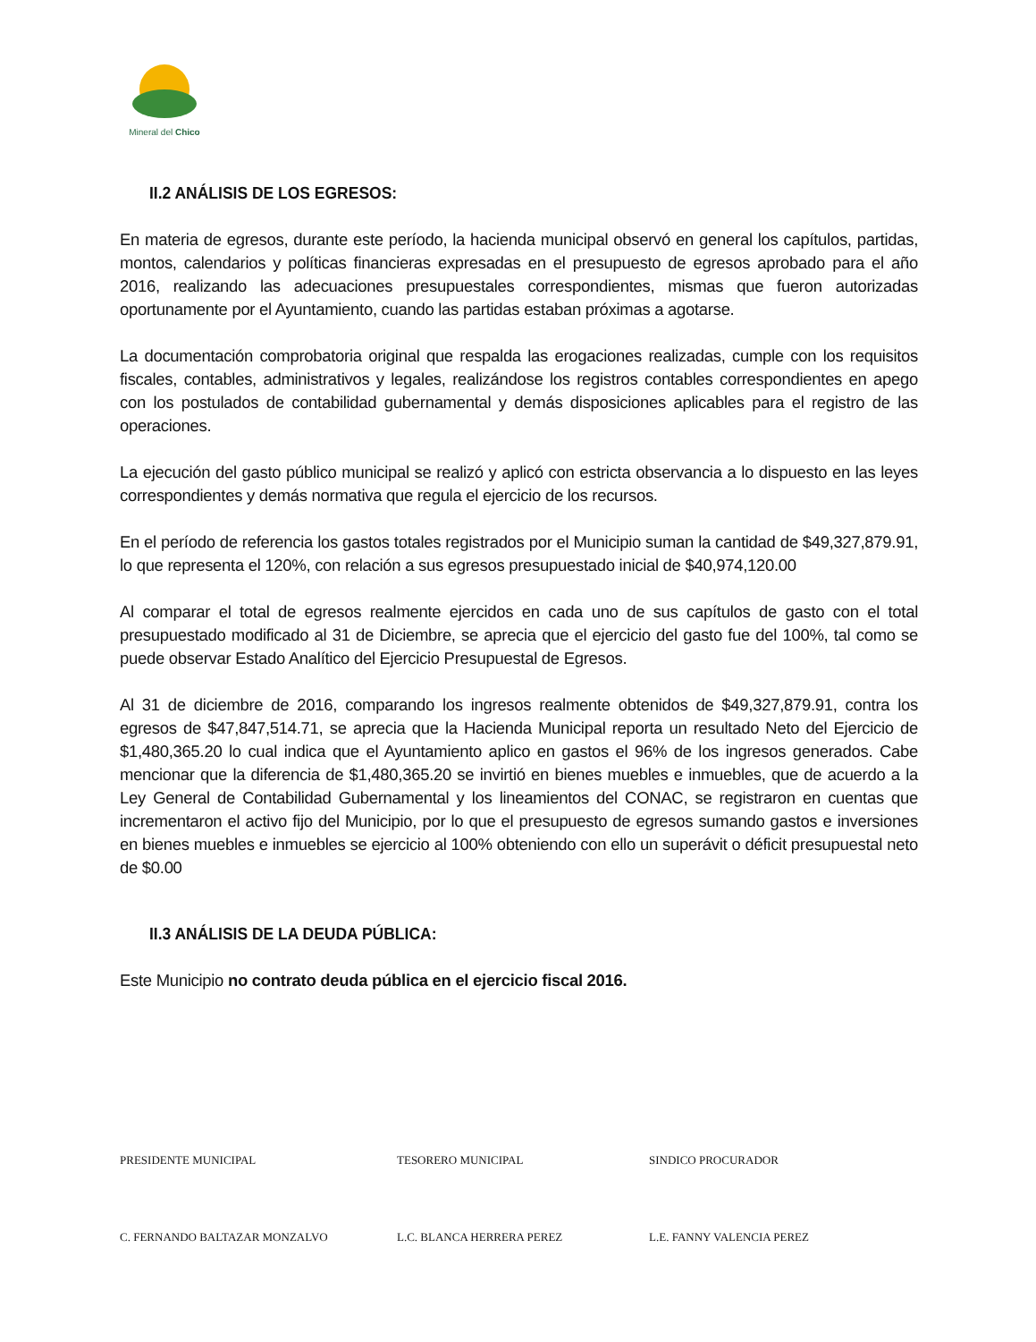Mineral del Chico
II.2 ANÁLISIS DE LOS EGRESOS:
En materia de egresos, durante este período, la hacienda municipal observó en general los capítulos, partidas, montos, calendarios y políticas financieras expresadas en el presupuesto de egresos aprobado para el año 2016, realizando las adecuaciones presupuestales correspondientes, mismas que fueron autorizadas oportunamente por el Ayuntamiento, cuando las partidas estaban próximas a agotarse.
La documentación comprobatoria original que respalda las erogaciones realizadas, cumple con los requisitos fiscales, contables, administrativos y legales, realizándose los registros contables correspondientes en apego con los postulados de contabilidad gubernamental y demás disposiciones aplicables para el registro de las operaciones.
La ejecución del gasto público municipal se realizó y aplicó con estricta observancia a lo dispuesto en las leyes correspondientes y demás normativa que regula el ejercicio de los recursos.
En el período de referencia los gastos totales registrados por el Municipio suman la cantidad de $49,327,879.91, lo que representa el 120%, con relación a sus egresos presupuestado inicial de $40,974,120.00
Al comparar el total de egresos realmente ejercidos en cada uno de sus capítulos de gasto con el total presupuestado modificado al 31 de Diciembre, se aprecia que el ejercicio del gasto fue del 100%, tal como se puede observar Estado Analítico del Ejercicio Presupuestal de Egresos.
Al 31 de diciembre de 2016, comparando los ingresos realmente obtenidos de $49,327,879.91, contra los egresos de $47,847,514.71, se aprecia que la Hacienda Municipal reporta un resultado Neto del Ejercicio de $1,480,365.20 lo cual indica que el Ayuntamiento aplico en gastos el 96% de los ingresos generados. Cabe mencionar que la diferencia de $1,480,365.20 se invirtió en bienes muebles e inmuebles, que de acuerdo a la Ley General de Contabilidad Gubernamental y los lineamientos del CONAC, se registraron en cuentas que incrementaron el activo fijo del Municipio, por lo que el presupuesto de egresos sumando gastos e inversiones en bienes muebles e inmuebles se ejercicio al 100% obteniendo con ello un superávit o déficit presupuestal neto de $0.00
II.3 ANÁLISIS DE LA DEUDA PÚBLICA:
Este Municipio no contrato deuda pública en el ejercicio fiscal 2016.
PRESIDENTE MUNICIPAL TESORERO MUNICIPAL SINDICO PROCURADOR
C. FERNANDO BALTAZAR MONZALVO L.C. BLANCA HERRERA PEREZ L.E. FANNY VALENCIA PEREZ